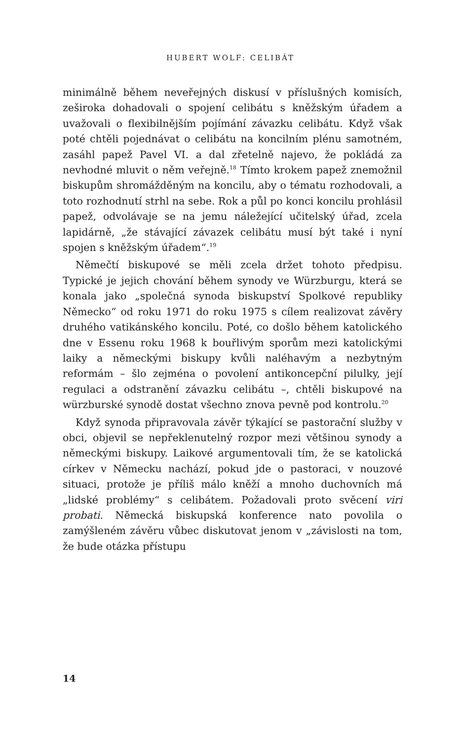HUBERT WOLF: CELIBÁT
minimálně během neveřejných diskusí v příslušných komisích, zeširoka dohadovali o spojení celibátu s kněžským úřadem a uvažovali o flexibilnějším pojímání závazku celibátu. Když však poté chtěli pojednávat o celibátu na koncilním plénu samotném, zasáhl papež Pavel VI. a dal zřetelně najevo, že pokládá za nevhodné mluvit o něm veřejně.<sup>18</sup> Tímto krokem papež znemožnil biskupům shromážděným na koncilu, aby o tématu rozhodovali, a toto rozhodnutí strhl na sebe. Rok a půl po konci koncilu prohlásil papež, odvolávaje se na jemu náležející učitelský úřad, zcela lapidárně, „že stávající závazek celibátu musí být také i nyní spojen s kněžským úřadem“.<sup>19</sup>
Němečtí biskupové se měli zcela držet tohoto předpisu. Typické je jejich chování během synody ve Würzburgu, která se konala jako „společná synoda biskupství Spolkové republiky Německo“ od roku 1971 do roku 1975 s cílem realizovat závěry druhého vatikánského koncilu. Poté, co došlo během katolického dne v Essenu roku 1968 k bouřlivým sporům mezi katolickými laiky a německými biskupy kvůli naléhavým a nezbytným reformám – šlo zejména o povolení antikoncepční pilulky, její regulaci a odstranění závazku celibátu –, chtěli biskupové na würzburské synodě dostat všechno znova pevně pod kontrolu.<sup>20</sup>
Když synoda připravovala závěr týkající se pastorační služby v obci, objevil se nepřeklenutelný rozpor mezi většinou synody a německými biskupy. Laikové argumentovali tím, že se katolická církev v Německu nachází, pokud jde o pastoraci, v nouzové situaci, protože je příliš málo kněží a mnoho duchovních má „lidské problémy“ s celibátem. Požadovali proto svěcení viri probati. Německá biskupská konference nato povolila o zamýšleném závěru vůbec diskutovat jenom v „závislosti na tom, že bude otázka přístupu
14